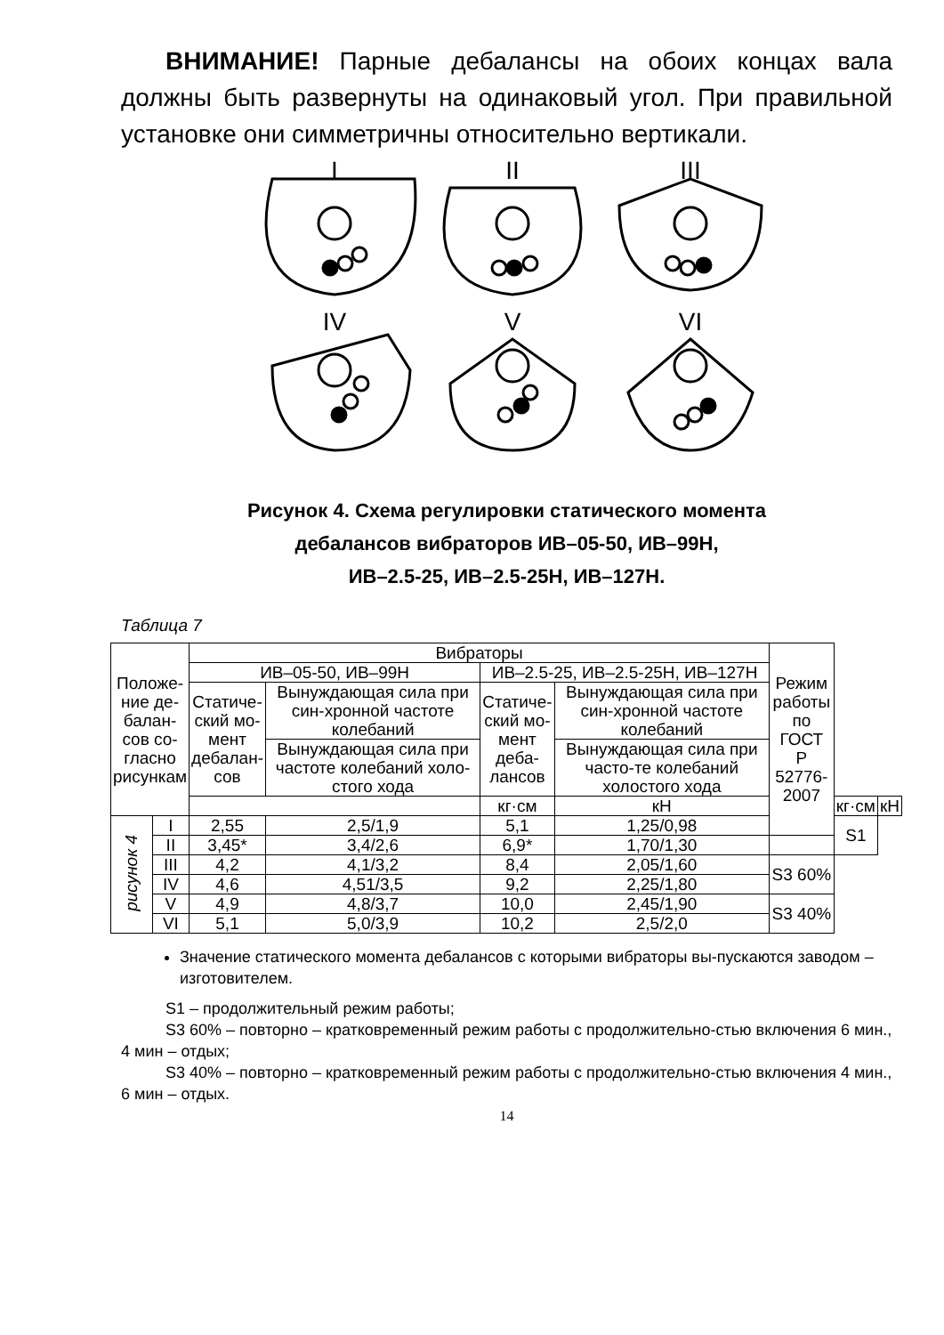ВНИМАНИЕ! Парные дебалансы на обоих концах вала должны быть развернуты на одинаковый угол. При правильной установке они симметричны относительно вертикали.
I
II
III
IV
V
VI
Рисунок 4. Схема регулировки статического момента
дебалансов вибраторов ИВ–05-50, ИВ–99Н,
ИВ–2.5-25, ИВ–2.5-25Н, ИВ–127Н.
Таблица 7
| Положе- ние де- балан- сов со- гласно рисункам | | Вибраторы | | | | Режим работы по ГОСТ Р 52776- 2007 | | |
| --- | --- | --- | --- | --- | --- | --- | --- | --- |
| | | ИВ–05-50, ИВ–99Н | | ИВ–2.5-25, ИВ–2.5-25Н, ИВ–127Н | | | | |
| | | Статиче- ский мо- мент дебалан- сов | Вынуждающая сила при син-хронной частоте колебаний | Статиче- ский мо- мент деба- лансов | Вынуждающая сила при син-хронной частоте колебаний | | | |
| | | | Вынуждающая сила при частоте колебаний холо-стого хода | | Вынуждающая сила при часто-те колебаний холостого хода | | | |
| | | | | кг·см | кН | | кг·см | кН |
| рисунок 4 | I | 2,55 | 2,5/1,9 | 5,1 | 1,25/0,98 | | S1 | |
| | II | 3,45* | 3,4/2,6 | 6,9* | 1,70/1,30 | | | |
| | III | 4,2 | 4,1/3,2 | 8,4 | 2,05/1,60 | S3 60% | | |
| | IV | 4,6 | 4,51/3,5 | 9,2 | 2,25/1,80 | | | |
| | V | 4,9 | 4,8/3,7 | 10,0 | 2,45/1,90 | S3 40% | | |
| | VI | 5,1 | 5,0/3,9 | 10,2 | 2,5/2,0 | | | |
Значение статического момента дебалансов с которыми вибраторы вы-пускаются заводом – изготовителем.
S1 – продолжительный режим работы;
S3 60% – повторно – кратковременный режим работы с продолжительно-стью включения 6 мин., 4 мин – отдых;
S3 40% – повторно – кратковременный режим работы с продолжительно-стью включения 4 мин., 6 мин – отдых.
14